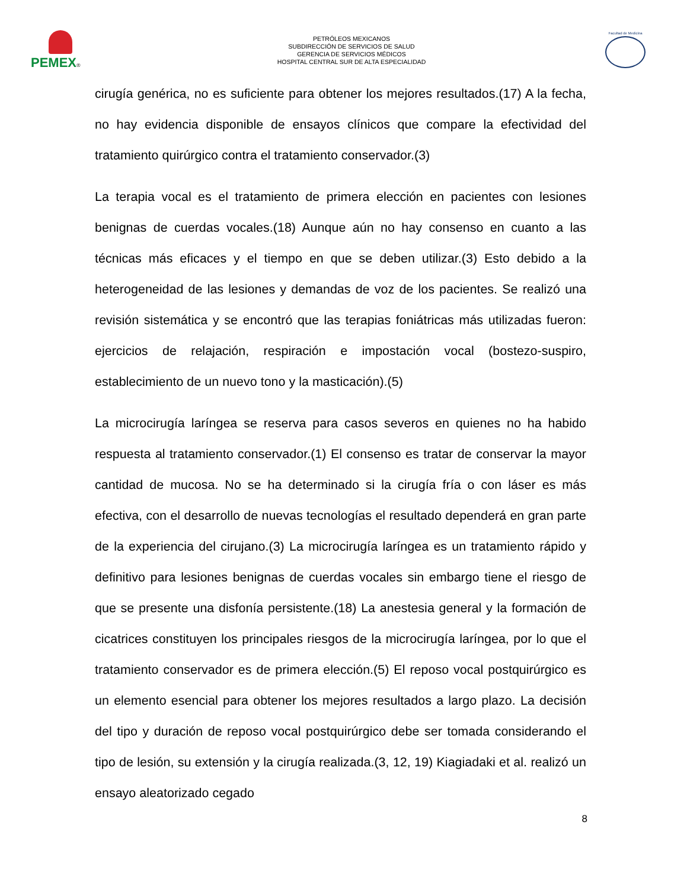PEMEX®
PETRÓLEOS MEXICANOS
SUBDIRECCIÓN DE SERVICIOS DE SALUD
GERENCIA DE SERVICIOS MÉDICOS
HOSPITAL CENTRAL SUR DE ALTA ESPECIALIDAD
Facultad de Medicina
cirugía genérica, no es suficiente para obtener los mejores resultados.(17) A la fecha, no hay evidencia disponible de ensayos clínicos que compare la efectividad del tratamiento quirúrgico contra el tratamiento conservador.(3)
La terapia vocal es el tratamiento de primera elección en pacientes con lesiones benignas de cuerdas vocales.(18) Aunque aún no hay consenso en cuanto a las técnicas más eficaces y el tiempo en que se deben utilizar.(3) Esto debido a la heterogeneidad de las lesiones y demandas de voz de los pacientes. Se realizó una revisión sistemática y se encontró que las terapias foniátricas más utilizadas fueron: ejercicios de relajación, respiración e impostación vocal (bostezo-suspiro, establecimiento de un nuevo tono y la masticación).(5)
La microcirugía laríngea se reserva para casos severos en quienes no ha habido respuesta al tratamiento conservador.(1) El consenso es tratar de conservar la mayor cantidad de mucosa. No se ha determinado si la cirugía fría o con láser es más efectiva, con el desarrollo de nuevas tecnologías el resultado dependerá en gran parte de la experiencia del cirujano.(3) La microcirugía laríngea es un tratamiento rápido y definitivo para lesiones benignas de cuerdas vocales sin embargo tiene el riesgo de que se presente una disfonía persistente.(18) La anestesia general y la formación de cicatrices constituyen los principales riesgos de la microcirugía laríngea, por lo que el tratamiento conservador es de primera elección.(5) El reposo vocal postquirúrgico es un elemento esencial para obtener los mejores resultados a largo plazo. La decisión del tipo y duración de reposo vocal postquirúrgico debe ser tomada considerando el tipo de lesión, su extensión y la cirugía realizada.(3, 12, 19) Kiagiadaki et al. realizó un ensayo aleatorizado cegado
8